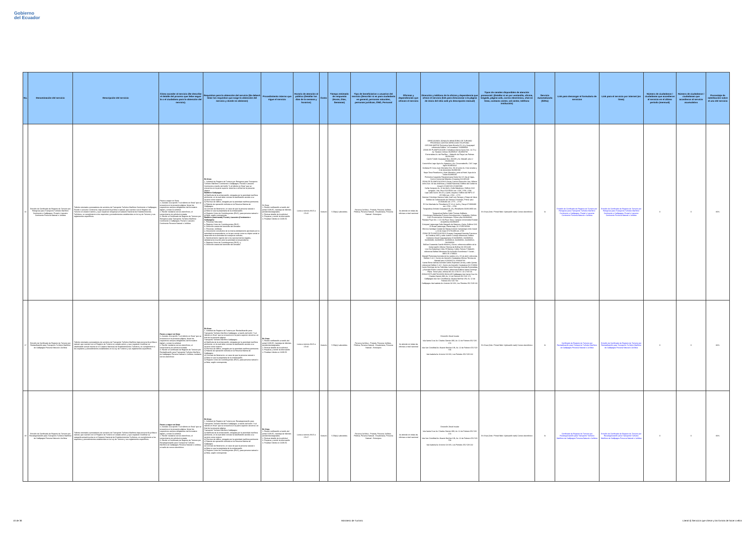Gobierno
del Ecuador
| No. | Denominación del servicio | Descripción del servicio | Cómo acceder al servicio (Se describe el detalle del proceso que debe seguir la o el ciudadano para la obtención del servicio). | Requisitos para la obtención del servicio (Se deberá listar los requisitos que exige la obtención del servicio y donde se obtienen) | Procedimiento interno que sigue el servicio | Horario de atención al público (Detallar los días de la semana y horarios) | Costo | Tiempo estimado de respuesta (Horas, Días, Semanas) | Tipo de beneficiarios o usuarios del servicio (Describir si es para ciudadanía en general, personas naturales, personas jurídicas, ONG, Personal | Oficinas y dependencias que ofrecen el servicio | Dirección y teléfono de la oficina y dependencia que ofrece el servicio (link para direccionar a la página de inicio del sitio web y/o descripción manual) | Tipos de canales disponibles de atención presencial: (Detallar si es por ventanilla, oficina, brigada, página web, correo electrónico, chat en línea, contacto center, cal center, teléfono institución) | Servicio Automatizado (Si/No) | Link para descargar el formulario de servicios | Link para el servicio por internet (en línea) | Número de ciudadanos / ciudadanas que accedieron al servicio en el último período (mensual) | Número de ciudadanos / ciudadanas que accedieron al servicio acumulativo | Porcentaje de satisfacción sobre el uso del servicio |
| --- | --- | --- | --- | --- | --- | --- | --- | --- | --- | --- | --- | --- | --- | --- | --- | --- | --- | --- |
| 16 | Emisión de Certificado de Registro de Turismo por Reingreso para Transporte Turístico Marítimo Continente o Galápagos; Fluvial o Lacustre Continente Persona Natural o Jurídica | Trámite orientado a prestadores de servicios de Transporte Turístico Marítimo Continente o Galápagos; Fluvial o Lacustre Continente, bajo personería jurídica o natural, que cuenten con el Registro de Turismo en estado inactivo, y que requieran reingresar al Catastro Nacional de Establecimientos Turísticos, en cumplimiento a los requisitos y procedimientos establecidos en la Ley de Turismo y sus reglamentos específicos. | Pasos a seguir en línea: 1. Acceder a la opción "Ir al trámite en línea" que se encuentra en la presente página, llenar los respectivos campos obligatorios del formulario digital; y enviar la solicitud. 2. Recibir mediante correo electrónico, el comprobante de solicitud enviada. 3. Recibir el Certificado de Registro de Turismo por Reingreso para Transporte Turístico Marítimo Continente o Galápagos; Fluvial o Lacustre Continente Persona Natural o Jurídica. | En línea: 1. Solicitud de Registro de Turismo por Reingreso para Transporte Turístico Marítimo Continente o Galápagos; Fluvial o Lacustre Continente a través del botón "Ir al trámite en línea" que se encuentra en la parte superior derecha o al final de la presente página. Marítimo Galápagos: a) Matrícula de la embarcación, otorgada por la autoridad marítima pertinente, en la cual debe constar la clasificación acorde a su servicio como turismo; b) Permiso de tráfico, otorgado por la autoridad marítima pertinente; c) Patente de operación turística en la Reserva Marina de Galápagos; d) Contrato de fletamento, en caso de que la persona natural o jurídica no sea la propietaria de la embarcación; e) Registro Único de Contribuyentes (RUC), para persona natural o jurídica, según corresponda. Marítimo (continente) Fluvial y Lacustre (Continente o Galápagos): 1. Personas Naturales: a. Registro Único de Contribuyentes (RUC) b. Dirección exacta del domicilio del Armador. 2. Personas Jurídicas: a. Documento constitutivo de la misma debidamente aprobado por la autoridad correspondiente, en la que conste como su objeto social el desarrollo de la actividad de transporte turístico; b. Nombramiento vigente del o los representantes legales, debidamente inscrito ante la autoridad correspondiente; c. Registro Único de Contribuyentes (RUC); y, d. Dirección exacta del domicilio del Armador. | En línea: 1. Recibir notificación a través del portal GOB.EC, bandeja de trámites pendientes/asignados 2. Revisar detalle de la solicitud 3. Preparar y remitir la información 4. Finalizar trámite en GOB.EC | Lunes a viernes 8h15 a 17h15 | Gratuito | 5 Día(s) Laborables | Persona Jurídica - Privada, Persona Jurídica - Pública, Persona Natural - Ecuatoriana, Persona Natural - Extranjera | Se atiende en todas las oficinas a nivel nacional | DIRECCIONES ZONALES MINISTERIO DE TURISMO PROVINCIA CANTÓN DIRECCIÓN TELÉFONO OFICINA MATRIZ Pichincha Quito Briceño E1-24 y Guayaquil referencia Edificio "La Licuadora" 023999333 ZONA DE PLANIFICACIÓN 1 Imbabura Ibarra Sucre Nro. 14-72 y Av. Teodoro Gómez 062958547; 062958759 Esmeraldas Av. del Pacífico – Malecón de Playa Las Palmas 062011446 Carchi Tulcán Guayaquil Nro. 39-008 y Av. Manabí, piso 2 062960046 Sucumbíos Lago Agrio Av. Aguarico y Av. Circunvalación, CAC Lago Agrio 062991914 Orellana El Coca Juan Montalvo Nro. 58-10 entre Av. 9 de octubre y 6 de diciembre 062881583 Napo Tena Rocafuerte y Juan Montalvo, junto al Hotel Joya de la Selva 062886536 Pichincha Cayambe Panamericana Norte Km 0.5 vía al Cajas, Centro Comercial Nápoles Shopping 022185249 ZONA DE PLANIFICACIÓN 6 Azuay Cuenca Dirección: Ave. México entre Ave. De las Américas y Unidad Nacional, Edificio del Gobierno Zonal 6 072887255 072887089 Cañar Azogues Av. 16 de Abril y Calle Babahoyo. Edificio CAC Azogues. 2do. Piso 073706016 ext. 2795, 2796, 2798 Loja Calle Sucre 191-31 y Quito, esquina. Edificio del INPC 07 2572964 ext. 2760 – 2770 Zamora Chinchipe Zamora Calle José Luis Tamayo y Diego de Vaca. Edificio de Gobernación de Zamora Chinchipe, Primer piso 072606466 ext. 2775 – 2778 El Oro Machala Av. Rocafuerte 07-22 e/ Junín y Tarqui 072968480 ext. 2782 – 2784 Tungurahua Ambato Guayaquil 01-18 y Rocafuerte 032821800 ext. 2350 Tungurahua Baños Calle Thomas Halflants Chimborazo Riobamba Primera Constituyente y Carabobo. Edificio GAD Provincial de Chimborazo. Primer piso 032946682 Pastaza Puyo Km. 2 1/2 vía Puyo-Tena, Campus Universidad Estatal Amazónica 032894655 Cotopaxi Latacunga Calle Marqués de Maenza y Quito, Edificio CAC El Rosal Latacunga, Planta baja, Of. 3 033730594 Morona Santiago Ciudad de Macas Antonio Samaniego entre Soasti y 24 de mayo 072701480 ext. 2730 ZONA DE PLANIFICACIÓN 8 Guayas Guayaquil Avenida Francisco de Orellana 1805 y calle Justino Cornejo referencia; Edificio Gobierno Zonal Guayaquil piso 8 042068565, 042068519, 042068496, 042068562, 042068613, 042068501, 042068522, 042068563 Bolívar Guaranda García Moreno y Sucre; referencia edificio de la Gobernación Oficina Técnica de Bolívar 03 2551249 Los ríos Babahoyo Cdla. El Mamey, Calles Twinza Y Malecón referencia Edificio Ministerio De Inclusión Económica Y Social – MIES 05 2739322 Manabí Portoviejo Avenida de los nardos s/n y 15 de abril; referencia Edificio C.A.C. Centro de Atención Ciudadana Oficina Técnica de Manabí piso 3 053043711; 053043734 Santa Elena Salinas Avenida Carlos Espinoza Larrea y calle Quinta; referencia Edificio C.A.C. Centro de Atención Ciudadana 04 3728904 Santo Domingo de los Tsáchilas Santo Domingo Avenida Esmeraldas y Avenida Emilio Lorenzo Sthele; referencia Edificio Santo Domingo Plaza. Tercer piso, oficina 301 02 2745727, 02 2745726 ZONA DE PLANIFICACIÓN INSULAR Galápagos Isla Santa Cruz Av. Charles Darwin 390, Av. 12 de Febrero 052 526 174 Galápagos Isla San Cristóbal Av. Alsacio Northia S/N, Av. 12 de Febrero 052 520 704 Galápagos Isla Isabela Av. Antonio Gil S/N, Los Petreles 052 529 132 | En línea (Sitio / Portal Web / Aplicación web) Correo electrónico | Si | Emisión de Certificado de Registro de Turismo por Reingreso para Transporte Turístico Marítimo Continente o Galápagos; Fluvial o Lacustre Continente Persona Natural o Jurídica | Emisión de Certificado de Registro de Turismo por Reingreso para Transporte Turístico Marítimo Continente o Galápagos; Fluvial o Lacustre Continente Persona Natural o Jurídica | 0 | 0 | 84% |
| 17 | Emisión de Certificado de Registro de Turismo por Reclasificación para Transporte Turístico Marítimo de Galápagos Persona Natural o Jurídica | Trámite orientado a prestadores de servicios de Transporte Turístico Marítimo bajo personería jurídica o natural, que cuenten con el Registro de Turismo en estado activo, y que requieran modificar su clasificación actual inscrita en el Catastro Nacional de Establecimientos Turísticos, en cumplimiento a los requisitos y procedimientos establecidos en la Ley de Turismo y sus reglamentos específicos. | Pasos a seguir en línea: 1. Acceder a la opción "Ir al trámite en línea" que se encuentra en la presente página, llenar los respectivos campos obligatorios del formulario digital; y enviar la solicitud. 2. Recibir mediante correo electrónico, el comprobante de solicitud enviada 3. Recibir el Certificado de Registro de Turismo por Reclasificación para Transporte Turístico Marítimo de Galápagos Persona Natural o Jurídica, mediante correo electrónico | En línea: 1. Solicitud de Registro de Turismo por Reclasificación para Transporte Turístico Marítimo Galápagos; a través del botón "Ir al trámite en línea" que se encuentra en la parte superior derecha o al final de la presente página. Transporte Turístico Marítimo Galápagos: a) Matrícula de la embarcación, otorgada por la autoridad marítima pertinente, en la cual debe constar la clasificación acorde a su servicio como turismo; b) Permiso de tráfico, otorgado por la autoridad marítima pertinente; c) Patente de operación turística en la Reserva Marina de Galápagos; d) Contrato de fletamento, en caso de que la persona natural o jurídica no sea la propietaria de la embarcación; e) Registro Único de Contribuyentes (RUC), para persona natural o jurídica, según corresponda; | En línea: 1. Recibir notificación a través del portal GOB.EC, bandeja de trámites pendientes/asignados 2. Revisar detalle de la solicitud 3. Preparar y remitir la información 4. Finalizar trámite en GOB.EC | Lunes a viernes 8h15 a 17h16 | Gratuito | 5 Día(s) Laborables | Persona Jurídica - Privada, Persona Jurídica - Pública, Persona Natural - Ecuatoriana, Persona Natural - Extranjera | Se atiende en todas las oficinas a nivel nacional | Dirección Zonal Insular Isla Santa Cruz Av. Charles Darwin 390, Av. 12 de Febrero 052 526 174 Isla San Cristóbal Av. Alsacio Northia S/N, Av. 12 de Febrero 052 520 704 Isla Isabela Av. Antonio Gil S/N, Los Petreles 052 529 132 | En línea (Sitio / Portal Web / Aplicación web) Correo electrónico | Si | Certificado de Registro de Turismo por Reclasificación para Transporte Turístico Marítimo de Galápagos Persona Natural o Jurídica | Emisión de Certificado de Registro de Turismo por Reclasificación para Transporte Turístico Marítimo de Galápagos Persona Natural o Jurídica | 0 | 0 | 84% |
| 18 | Emisión de Certificado de Registro de Turismo por Recategorización para Transporte Turístico Marítimo de Galápagos Persona Natural o Jurídica | Trámite orientado a prestadores de servicios de Transporte Turístico Marítimo bajo personería jurídica o natural, que cuenten con el Registro de Turismo en estado activo, y que requieran modificar su categoría actual inscrita en el Catastro Nacional de Establecimientos Turísticos, en cumplimiento a los requisitos y procedimientos establecidos en la Ley de Turismo y sus reglamentos específicos. | Pasos a seguir en línea: 1. Acceder a la opción "Ir al trámite en línea" que se encuentra en la presente página, llenar los respectivos campos obligatorios del formulario digital; y enviar la solicitud. 2. Recibir mediante correo electrónico, el comprobante de solicitud enviada 3. Recibir el Certificado de Registro de Turismo por Recategorización para Transporte Turístico Marítimo de Galápagos Persona Natural o Jurídica, a través de correo electrónico. | En línea: 1. Solicitud de Registro de Turismo por Recategorización para Transporte Turístico Marítimo Galápagos; a través del botón "Ir al trámite en línea" que se encuentra en la parte superior derecha o al final de la presente página. Transporte Turístico Marítimo Galápagos: a) Matrícula de la embarcación, otorgada por la autoridad marítima pertinente, en la cual debe constar la clasificación acorde a su servicio como turismo b) Permiso de tráfico, otorgado por la autoridad marítima pertinente c) Patente de operación turística en la Reserva Marina de Galápagos d) Contrato de fletamento, en caso de que la persona natural o jurídica no sea la propietaria de la embarcación e) Registro Único de Contribuyentes (RUC), para persona natural o jurídica, según corresponda | En línea: 1. Recibir notificación a través del portal GOB.EC, bandeja de trámites pendientes/asignados 2. Revisar detalle de la solicitud 3. Preparar y remitir la información 4. Finalizar trámite en GOB.EC | Lunes a viernes 8h15 a 17h17 | Gratuito | 5 Día(s) Laborables | Persona Jurídica - Privada, Persona Jurídica - Pública, Persona Natural - Ecuatoriana, Persona Natural - Extranjera | Se atiende en todas las oficinas a nivel nacional | Dirección Zonal Insular Isla Santa Cruz Av. Charles Darwin 390, Av. 12 de Febrero 052 526 174 Isla San Cristóbal Av. Alsacio Northia S/N, Av. 12 de Febrero 052 520 704 Isla Isabela Av. Antonio Gil S/N, Los Petreles 052 529 132 | En línea (Sitio / Portal Web / Aplicación web) Correo electrónico | Si | Certificado de Registro de Turismo por Recategorización para Transporte Turístico Marítimo de Galápagos Persona Natural o Jurídica | Emisión de Certificado de Registro de Turismo por Recategorización para Transporte Turístico Marítimo de Galápagos Persona Natural o Jurídica | 0 | 0 | 84% |
10 de 36 Ministerio de Turismo Literal d) Servicios que ofrece y las formas de hacer a ellos